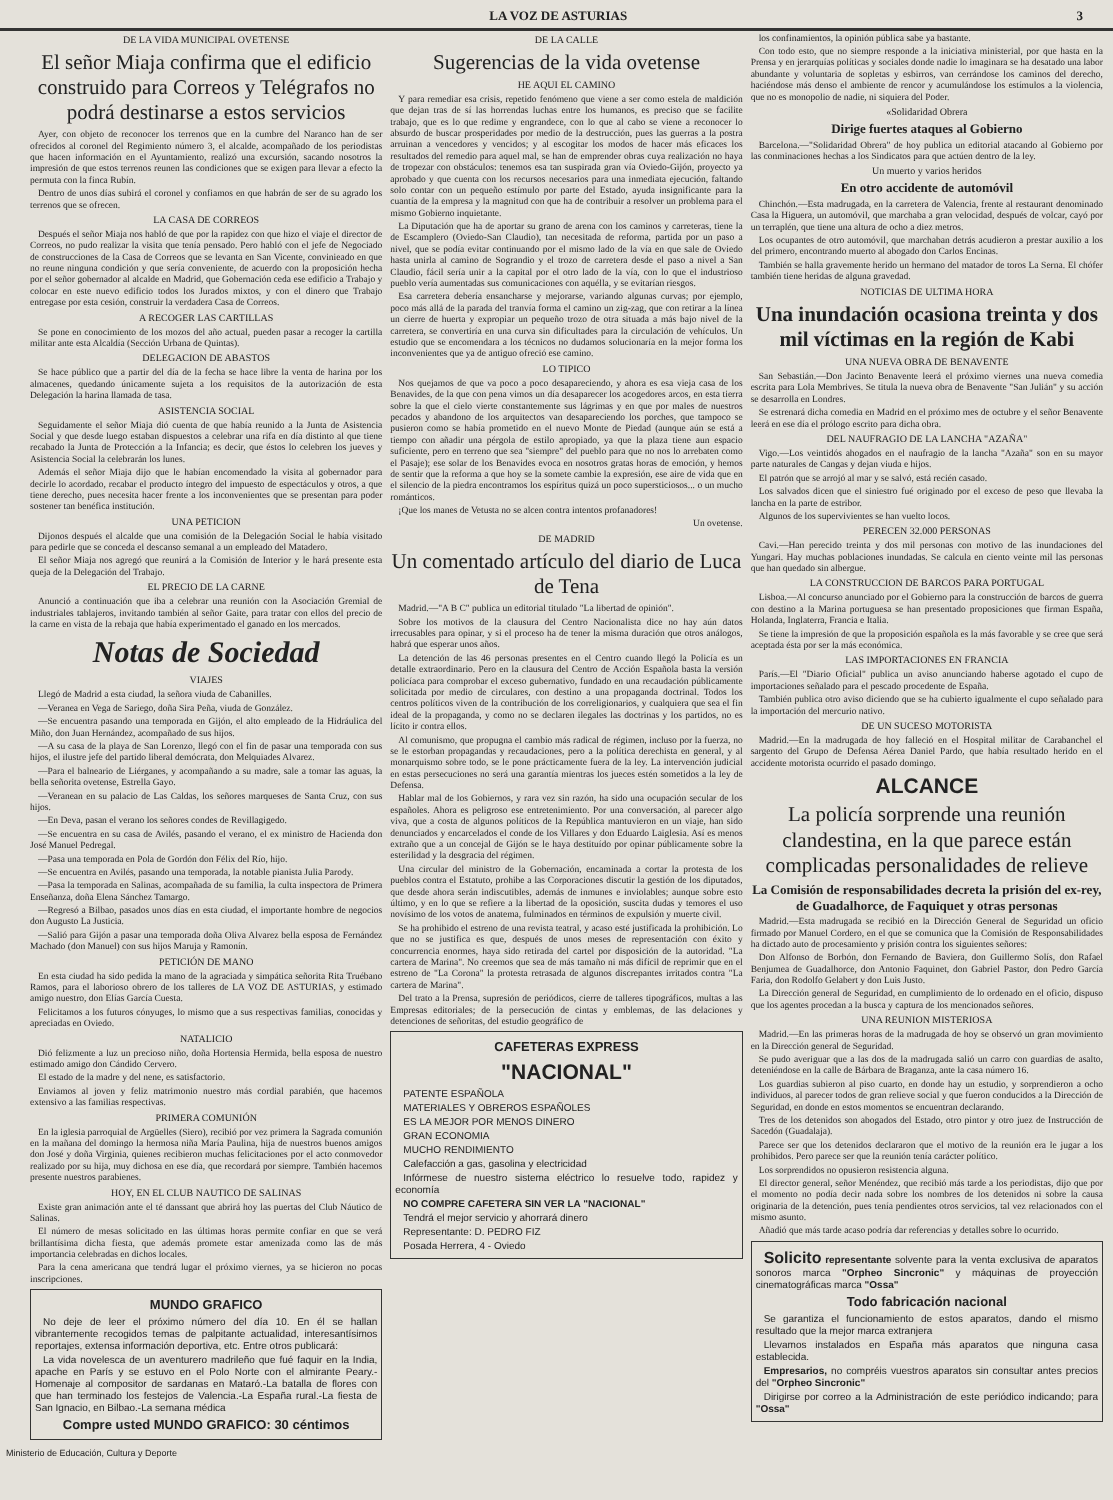LA VOZ DE ASTURIAS 3
DE LA VIDA MUNICIPAL OVETENSE
El señor Miaja confirma que el edificio construido para Correos y Telégrafos no podrá destinarse a estos servicios
Ayer, con objeto de reconocer los terrenos que en la cumbre del Naranco han de ser ofrecidos al coronel del Regimiento número 3, el alcalde, acompañado de los periodistas que hacen información en el Ayuntamiento, realizó una excursión, sacando nosotros la impresión de que estos terrenos reunen las condiciones que se exigen para llevar a efecto la permuta con la finca Rubín.
Dentro de unos días subirá el coronel y confiamos en que habrán de ser de su agrado los terrenos que se ofrecen.
LA CASA DE CORREOS
Después el señor Miaja nos habló de que por la rapidez con que hizo el viaje el director de Correos, no pudo realizar la visita que tenía pensado. Pero habló con el jefe de Negociado de construcciones de la Casa de Correos que se levanta en San Vicente, convinieado en que no reune ninguna condición y que sería conveniente, de acuerdo con la proposición hecha por el señor gobernador al alcalde en Madrid, que Gobernación ceda ese edificio a Trabajo y colocar en este nuevo edificio todos los Jurados mixtos, y con el dinero que Trabajo entregase por esta cesión, construir la verdadera Casa de Correos.
A RECOGER LAS CARTILLAS
Se pone en conocimiento de los mozos del año actual, pueden pasar a recoger la cartilla militar ante esta Alcaldía (Sección Urbana de Quintas).
DELEGACION DE ABASTOS
Se hace público que a partir del día de la fecha se hace libre la venta de harina por los almacenes, quedando únicamente sujeta a los requisitos de la autorización de esta Delegación la harina llamada de tasa.
ASISTENCIA SOCIAL
Seguidamente el señor Miaja dió cuenta de que había reunido a la Junta de Asistencia Social y que desde luego estaban dispuestos a celebrar una rifa en día distinto al que tiene recabado la Junta de Protección a la Infancia; es decir, que éstos lo celebren los jueves y Asistencia Social la celebrarán los lunes.
Además el señor Miaja dijo que le habían encomendado la visita al gobernador para decirle lo acordado, recabar el producto íntegro del impuesto de espectáculos y otros, a que tiene derecho, pues necesita hacer frente a los inconvenientes que se presentan para poder sostener tan benéfica institución.
UNA PETICION
Dijonos después el alcalde que una comisión de la Delegación Social le había visitado para pedirle que se conceda el descanso semanal a un empleado del Matadero.
El señor Miaja nos agregó que reunirá a la Comisión de Interior y le hará presente esta queja de la Delegación del Trabajo.
EL PRECIO DE LA CARNE
Anunció a continuación que iba a celebrar una reunión con la Asociación Gremial de industriales tablajeros, invitando también al señor Gaite, para tratar con ellos del precio de la carne en vista de la rebaja que había experimentado el ganado en los mercados.
Notas de Sociedad
VIAJES
Llegó de Madrid a esta ciudad, la señora viuda de Cabanilles.
—Veranea en Vega de Sariego, doña Sira Peña, viuda de González.
—Se encuentra pasando una temporada en Gijón, el alto empleado de la Hidráulica del Miño, don Juan Hernández, acompañado de sus hijos.
—A su casa de la playa de San Lorenzo, llegó con el fin de pasar una temporada con sus hijos, el ilustre jefe del partido liberal demócrata, don Melquiades Alvarez.
—Para el balneario de Liérganes, y acompañando a su madre, sale a tomar las aguas, la bella señorita ovetense, Estrella Gayo.
—Veranean en su palacio de Las Caldas, los señores marqueses de Santa Cruz, con sus hijos.
—En Deva, pasan el verano los señores condes de Revillagigedo.
—Se encuentra en su casa de Avilés, pasando el verano, el ex ministro de Hacienda don José Manuel Pedregal.
—Pasa una temporada en Pola de Gordón don Félix del Río, hijo.
—Se encuentra en Avilés, pasando una temporada, la notable pianista Julia Parody.
—Pasa la temporada en Salinas, acompañada de su familia, la culta inspectora de Primera Enseñanza, doña Elena Sánchez Tamargo.
—Regresó a Bilbao, pasados unos días en esta ciudad, el importante hombre de negocios don Augusto La Justicia.
—Salió para Gijón a pasar una temporada doña Oliva Alvarez bella esposa de Fernández Machado (don Manuel) con sus hijos Maruja y Ramonín.
PETICIÓN DE MANO
En esta ciudad ha sido pedida la mano de la agraciada y simpática señorita Rita Truébano Ramos, para el laborioso obrero de los talleres de LA VOZ DE ASTURIAS, y estimado amigo nuestro, don Elías García Cuesta.
Felicitamos a los futuros cónyuges, lo mismo que a sus respectivas familias, conocidas y apreciadas en Oviedo.
NATALICIO
Dió felizmente a luz un precioso niño, doña Hortensia Hermida, bella esposa de nuestro estimado amigo don Cándido Cervero.
El estado de la madre y del nene, es satisfactorio.
Enviamos al joven y feliz matrimonio nuestro más cordial parabién, que hacemos extensivo a las familias respectivas.
PRIMERA COMUNIÓN
En la iglesia parroquial de Argüelles (Siero), recibió por vez primera la Sagrada comunión en la mañana del domingo la hermosa niña María Paulina, hija de nuestros buenos amigos don José y doña Virginia, quienes recibieron muchas felicitaciones por el acto conmovedor realizado por su hija, muy dichosa en ese día, que recordará por siempre. También hacemos presente nuestros parabienes.
HOY, EN EL CLUB NAUTICO DE SALINAS
Existe gran animación ante el té danssant que abrirá hoy las puertas del Club Náutico de Salinas.
El número de mesas solicitado en las últimas horas permite confiar en que se verá brillantísima dicha fiesta, que además promete estar amenizada como las de más importancia celebradas en dichos locales.
Para la cena americana que tendrá lugar el próximo viernes, ya se hicieron no pocas inscripciones.
MUNDO GRAFICO
No deje de leer el próximo número del día 10. En él se hallan vibrantemente recogidos temas de palpitante actualidad, interesantísimos reportajes, extensa información deportiva, etc. Entre otros publicará:
La vida novelesca de un aventurero madrileño que fué faquir en la India, apache en París y se estuvo en el Polo Norte con el almirante Peary.-Homenaje al compositor de sardanas en Mataró.-La batalla de flores con que han terminado los festejos de Valencia.-La España rural.-La fiesta de San Ignacio, en Bilbao.-La semana médica
Compre usted MUNDO GRAFICO: 30 céntimos
DE LA CALLE
Sugerencias de la vida ovetense
HE AQUI EL CAMINO
Y para remediar esa crisis, repetido fenómeno que viene a ser como estela de maldición que dejan tras de sí las horrendas luchas entre los humanos, es preciso que se facilite trabajo, que es lo que redime y engrandece, con lo que al cabo se viene a reconocer lo absurdo de buscar prosperidades por medio de la destrucción, pues las guerras a la postra arruinan a vencedores y vencidos; y al escogitar los modos de hacer más eficaces los resultados del remedio para aquel mal, se han de emprender obras cuya realización no haya de tropezar con obstáculos: tenemos esa tan suspirada gran vía Oviedo-Gijón, proyecto ya aprobado y que cuenta con los recursos necesarios para una inmediata ejecución, faltando solo contar con un pequeño estímulo por parte del Estado, ayuda insignificante para la cuantía de la empresa y la magnitud con que ha de contribuir a resolver un problema para el mismo Gobierno inquietante.
La Diputación que ha de aportar su grano de arena con los caminos y carreteras, tiene la de Escamplero (Oviedo-San Claudio), tan necesitada de reforma, partida por un paso a nivel, que se podía evitar continuando por el mismo lado de la vía en que sale de Oviedo hasta unirla al camino de Sograndio y el trozo de carretera desde el paso a nivel a San Claudio, fácil sería unir a la capital por el otro lado de la vía, con lo que el industrioso pueblo vería aumentadas sus comunicaciones con aquélla, y se evitarían riesgos.
Esa carretera debería ensancharse y mejorarse, variando algunas curvas; por ejemplo, poco más allá de la parada del tranvía forma el camino un zig-zag, que con retirar a la línea un cierre de huerta y expropiar un pequeño trozo de otra situada a más bajo nivel de la carretera, se convertiría en una curva sin dificultades para la circulación de vehículos. Un estudio que se encomendara a los técnicos no dudamos solucionaría en la mejor forma los inconvenientes que ya de antiguo ofreció ese camino.
LO TIPICO
Nos quejamos de que va poco a poco desapareciendo, y ahora es esa vieja casa de los Benavides, de la que con pena vimos un día desaparecer los acogedores arcos, en esta tierra sobre la que el cielo vierte constantemente sus lágrimas y en que por males de nuestros pecados y abandono de los arquitectos van desapareciendo los porches, que tampoco se pusieron como se había prometido en el nuevo Monte de Piedad (aunque aún se está a tiempo con añadir una pérgola de estilo apropiado, ya que la plaza tiene aun espacio suficiente, pero en terreno que sea "siempre" del pueblo para que no nos lo arrebaten como el Pasaje); ese solar de los Benavides evoca en nosotros gratas horas de emoción, y hemos de sentir que la reforma a que hoy se la somete cambie la expresión, ese aire de vida que en el silencio de la piedra encontramos los espíritus quizá un poco supersticiosos... o un mucho románticos.
¡Que los manes de Vetusta no se alcen contra intentos profanadores!
Un ovetense.
DE MADRID
Un comentado artículo del diario de Luca de Tena
Madrid.—"A B C" publica un editorial titulado "La libertad de opinión".
Sobre los motivos de la clausura del Centro Nacionalista dice no hay aún datos irrecusables para opinar, y si el proceso ha de tener la misma duración que otros análogos, habrá que esperar unos años.
La detención de las 46 personas presentes en el Centro cuando llegó la Policía es un detalle extraordinario. Pero en la clausura del Centro de Acción Española basta la versión policíaca para comprobar el exceso gubernativo, fundado en una recaudación públicamente solicitada por medio de circulares, con destino a una propaganda doctrinal. Todos los centros políticos viven de la contribución de los correligionarios, y cualquiera que sea el fin ideal de la propaganda, y como no se declaren ilegales las doctrinas y los partidos, no es lícito ir contra ellos.
Al comunismo, que propugna el cambio más radical de régimen, incluso por la fuerza, no se le estorban propagandas y recaudaciones, pero a la política derechista en general, y al monarquismo sobre todo, se le pone prácticamente fuera de la ley. La intervención judicial en estas persecuciones no será una garantía mientras los jueces estén sometidos a la ley de Defensa.
Hablar mal de los Gobiernos, y rara vez sin razón, ha sido una ocupación secular de los españoles. Ahora es peligroso ese entretenimiento. Por una conversación, al parecer algo viva, que a costa de algunos políticos de la República mantuvieron en un viaje, han sido denunciados y encarcelados el conde de los Villares y don Eduardo Laiglesia. Así es menos extraño que a un concejal de Gijón se le haya destituído por opinar públicamente sobre la esterilidad y la desgracia del régimen.
Una circular del ministro de la Gobernación, encaminada a cortar la protesta de los pueblos contra el Estatuto, prohibe a las Corporaciones discutir la gestión de los diputados, que desde ahora serán indiscutibles, además de inmunes e inviolables; aunque sobre esto último, y en lo que se refiere a la libertad de la oposición, suscita dudas y temores el uso novísimo de los votos de anatema, fulminados en términos de expulsión y muerte civil.
Se ha prohibido el estreno de una revista teatral, y acaso esté justificada la prohibición. Lo que no se justifica es que, después de unos meses de representación con éxito y concurrencia enormes, haya sido retirada del cartel por disposición de la autoridad. "La cartera de Marina". No creemos que sea de más tamaño ni más difícil de reprimir que en el estreno de "La Corona" la protesta retrasada de algunos discrepantes irritados contra "La cartera de Marina".
Del trato a la Prensa, supresión de periódicos, cierre de talleres tipográficos, multas a las Empresas editoriales; de la persecución de cintas y emblemas, de las delaciones y detenciones de señoritas, del estudio geográfico de
CAFETERAS EXPRESS
"NACIONAL"
PATENTE ESPAÑOLA
MATERIALES Y OBREROS ESPAÑOLES
ES LA MEJOR POR MENOS DINERO
GRAN ECONOMIA
MUCHO RENDIMIENTO
Calefacción a gas, gasolina y electricidad
Infórmese de nuestro sistema eléctrico lo resuelve todo, rapidez y economía
NO COMPRE CAFETERA SIN VER LA "NACIONAL"
Tendrá el mejor servicio y ahorrará dinero
Representante: D. PEDRO FIZ
Posada Herrera, 4 - Oviedo
los confinamientos, la opinión pública sabe ya bastante.
Con todo esto, que no siempre responde a la iniciativa ministerial, por que hasta en la Prensa y en jerarquías políticas y sociales donde nadie lo imaginara se ha desatado una labor abundante y voluntaria de sopletas y esbirros, van cerrándose los caminos del derecho, haciéndose más denso el ambiente de rencor y acumulándose los estímulos a la violencia, que no es monopolio de nadie, ni siquiera del Poder.
«Solidaridad Obrera
Dirige fuertes ataques al Gobierno
Barcelona.—"Solidaridad Obrera" de hoy publica un editorial atacando al Gobierno por las conminaciones hechas a los Sindicatos para que actúen dentro de la ley.
Un muerto y varios heridos
En otro accidente de automóvil
Chinchón.—Esta madrugada, en la carretera de Valencia, frente al restaurant denominado Casa la Higuera, un automóvil, que marchaba a gran velocidad, después de volcar, cayó por un terraplén, que tiene una altura de ocho a diez metros.
Los ocupantes de otro automóvil, que marchaban detrás acudieron a prestar auxilio a los del primero, encontrando muerto al abogado don Carlos Encinas.
También se halla gravemente herido un hermano del matador de toros La Serna. El chófer también tiene heridas de alguna gravedad.
NOTICIAS DE ULTIMA HORA
Una inundación ocasiona treinta y dos mil víctimas en la región de Kabi
UNA NUEVA OBRA DE BENAVENTE
San Sebastián.—Don Jacinto Benavente leerá el próximo viernes una nueva comedia escrita para Lola Membrives. Se titula la nueva obra de Benavente "San Julián" y su acción se desarrolla en Londres.
Se estrenará dicha comedia en Madrid en el próximo mes de octubre y el señor Benavente leerá en ese día el prólogo escrito para dicha obra.
DEL NAUFRAGIO DE LA LANCHA "AZAÑA"
Vigo.—Los veintidós ahogados en el naufragio de la lancha "Azaña" son en su mayor parte naturales de Cangas y dejan viuda e hijos.
El patrón que se arrojó al mar y se salvó, está recién casado.
Los salvados dicen que el siniestro fué originado por el exceso de peso que llevaba la lancha en la parte de estribor.
Algunos de los supervivientes se han vuelto locos.
PERECEN 32.000 PERSONAS
Cavi.—Han perecido treinta y dos mil personas con motivo de las inundaciones del Yungari. Hay muchas poblaciones inundadas. Se calcula en ciento veinte mil las personas que han quedado sin albergue.
LA CONSTRUCCION DE BARCOS PARA PORTUGAL
Lisboa.—Al concurso anunciado por el Gobierno para la construcción de barcos de guerra con destino a la Marina portuguesa se han presentado proposiciones que firman España, Holanda, Inglaterra, Francia e Italia.
Se tiene la impresión de que la proposición española es la más favorable y se cree que será aceptada ésta por ser la más económica.
LAS IMPORTACIONES EN FRANCIA
París.—El "Diario Oficial" publica un aviso anunciando haberse agotado el cupo de importaciones señalado para el pescado procedente de España.
También publica otro aviso diciendo que se ha cubierto igualmente el cupo señalado para la importación del mercurio nativo.
DE UN SUCESO MOTORISTA
Madrid.—En la madrugada de hoy falleció en el Hospital militar de Carabanchel el sargento del Grupo de Defensa Aérea Daniel Pardo, que había resultado herido en el accidente motorista ocurrido el pasado domingo.
ALCANCE
La policía sorprende una reunión clandestina, en la que parece están complicadas personalidades de relieve
La Comisión de responsabilidades decreta la prisión del ex-rey, de Guadalhorce, de Faquiquet y otras personas
Madrid.—Esta madrugada se recibió en la Dirección General de Seguridad un oficio firmado por Manuel Cordero, en el que se comunica que la Comisión de Responsabilidades ha dictado auto de procesamiento y prisión contra los siguientes señores:
Don Alfonso de Borbón, don Fernando de Baviera, don Guillermo Solís, don Rafael Benjumea de Guadalhorce, don Antonio Faquinet, don Gabriel Pastor, don Pedro García Faria, don Rodolfo Gelabert y don Luis Justo.
La Dirección general de Seguridad, en cumplimiento de lo ordenado en el oficio, dispuso que los agentes procedan a la busca y captura de los mencionados señores.
UNA REUNION MISTERIOSA
Madrid.—En las primeras horas de la madrugada de hoy se observó un gran movimiento en la Dirección general de Seguridad.
Se pudo averiguar que a las dos de la madrugada salió un carro con guardias de asalto, deteniéndose en la calle de Bárbara de Braganza, ante la casa número 16.
Los guardias subieron al piso cuarto, en donde hay un estudio, y sorprendieron a ocho individuos, al parecer todos de gran relieve social y que fueron conducidos a la Dirección de Seguridad, en donde en estos momentos se encuentran declarando.
Tres de los detenidos son abogados del Estado, otro pintor y otro juez de Instrucción de Sacedón (Guadalaja).
Parece ser que los detenidos declararon que el motivo de la reunión era le jugar a los prohibidos. Pero parece ser que la reunión tenía carácter político.
Los sorprendidos no opusieron resistencia alguna.
El director general, señor Menéndez, que recibió más tarde a los periodistas, dijo que por el momento no podía decir nada sobre los nombres de los detenidos ni sobre la causa originaria de la detención, pues tenía pendientes otros servicios, tal vez relacionados con el mismo asunto.
Añadió que más tarde acaso podría dar referencias y detalles sobre lo ocurrido.
Solicito representante solvente para la venta exclusiva de aparatos sonoros marca "Orpheo Sincronic" y máquinas de proyección cinematográficas marca "Ossa"
Todo fabricación nacional
Se garantiza el funcionamiento de estos aparatos, dando el mismo resultado que la mejor marca extranjera
Llevamos instalados en España más aparatos que ninguna casa establecida.
Empresarios, no compréis vuestros aparatos sin consultar antes precios del "Orpheo Sincronic"
Dirigirse por correo a la Administración de este periódico indicando; para "Ossa"
Ministerio de Educación, Cultura y Deporte